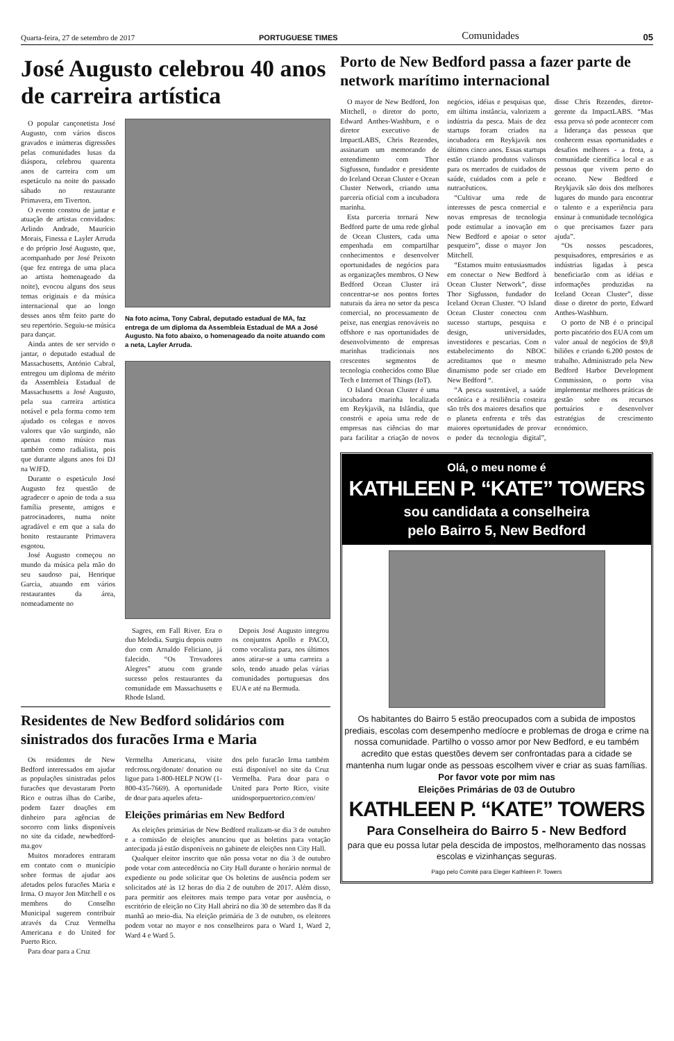Quarta-feira, 27 de setembro de 2017 PORTUGUESE TIMES Comunidades 05
José Augusto celebrou 40 anos de carreira artística
O popular cançonetista José Augusto, com vários discos gravados e inúmeras digressões pelas comunidades lusas da diáspora, celebrou quarenta anos de carreira com um espetáculo na noite do passado sábado no restaurante Primavera, em Tiverton.
O evento constou de jantar e atuação de artistas convidados: Arlindo Andrade, Maurício Morais, Finessa e Layler Arruda e do próprio José Augusto, que, acompanhado por José Peixoto (que fez entrega de uma placa ao artista homenageado da noite), evocou alguns dos seus temas originais e da música internacional que ao longo desses anos têm feito parte do seu repertório. Seguiu-se música para dançar.
Ainda antes de ser servido o jantar, o deputado estadual de Massachusetts, António Cabral, entregou um diploma de mérito da Assembleia Estadual de Massachusetts a José Augusto, pela sua carreira artística notável e pela forma como tem ajudado os colegas e novos valores que vão surgindo, não apenas como músico mas também como radialista, pois que durante alguns anos foi DJ na WJFD.
Durante o espetáculo José Augusto fez questão de agradecer o apoio de toda a sua família presente, amigos e patrocinadores, numa noite agradável e em que a sala do bonito restaurante Primavera esgotou.
José Augusto começou no mundo da música pela mão do seu saudoso pai, Henrique Garcia, atuando em vários restaurantes da área, nomeadamente no
Na foto acima, Tony Cabral, deputado estadual de MA, faz entrega de um diploma da Assembleia Estadual de MA a José Augusto. Na foto abaixo, o homenageado da noite atuando com a neta, Layler Arruda.
Sagres, em Fall River. Era o duo Melodia. Surgiu depois outro duo com Arnaldo Feliciano, já falecido. “Os Trovadores Alegres” atuou com grande sucesso pelos restaurantes da comunidade em Massachusetts e Rhode Island.
Depois José Augusto integrou os conjuntos Apollo e PACO, como vocalista para, nos últimos anos atirar-se a uma carreira a solo, tendo atuado pelas várias comunidades portuguesas dos EUA e até na Bermuda.
Residentes de New Bedford solidários com sinistrados dos furacões Irma e Maria
Os residentes de New Bedford interessados em ajudar as populações sinistradas pelos furacões que devastaram Porto Rico e outras ilhas do Caribe, podem fazer doações em dinheiro para agências de socorro com links disponíveis no site da cidade, newbedford-ma.gov
Muitos moradores entraram em contato com o município sobre formas de ajudar aos afetados pelos furacões Maria e Irma. O mayor Jon Mitchell e os membros do Conselho Municipal sugerem contribuir através da Cruz Vermelha Americana e do United for Puerto Rico.
Para doar para a Cruz
Vermelha Americana, visite redcross.org/donate/ donation ou ligue para 1-800-HELP NOW (1-800-435-7669). A oportunidade de doar para aqueles afeta-
dos pelo furacão Irma também está disponível no site da Cruz Vermelha. Para doar para o United para Porto Rico, visite unidosporpuertorico.com/en/
Eleições primárias em New Bedford
As eleições primárias de New Bedford realizam-se dia 3 de outubro e a comissão de eleições anunciou que as boletins para votação antecipada já estão disponíveis no gabinete de eleições non City Hall.
Qualquer eleitor inscrito que não possa votar no dia 3 de outubro pode votar com antecedência no City Hall durante o horário normal de expediente ou pode solicitar que Os boletins de ausência podem ser solicitados até às 12 horas do dia 2 de outubro de 2017. Além disso, para permitir aos eleitores mais tempo para votar por ausência, o escritório de eleição no City Hall abrirá no dia 30 de setembro das 8 da manhã ao meio-dia. Na eleição primária de 3 de outubro, os eleitores podem votar no mayor e nos conselheiros para o Ward 1, Ward 2, Ward 4 e Ward 5.
Porto de New Bedford passa a fazer parte de network marítimo internacional
O mayor de New Bedford, Jon Mitchell, o diretor do porto, Edward Anthes-Washburn, e o diretor executivo de ImpactLABS, Chris Rezendes, assinaram um memorando de entendimento com Thor Sigfusson, fundador e presidente do Iceland Ocean Cluster e Ocean Cluster Network, criando uma parceria oficial com a incubadora marinha.
Esta parceria tornará New Bedford parte de uma rede global de Ocean Clusters, cada uma empenhada em compartilhar conhecimentos e desenvolver oportunidades de negócios para as organizações membros. O New Bedford Ocean Cluster irá concentrar-se nos pontos fortes naturais da área no setor da pesca comercial, no processamento de peixe, nas energias renováveis no offshore e nas oportunidades de desenvolvimento de empresas marinhas tradicionais nos crescentes segmentos de tecnologia conhecidos como Blue Tech e Internet of Things (IoT).
O Island Ocean Cluster é uma incubadora marinha localizada em Reykjavik, na Islândia, que constrói e apoia uma rede de empresas nas ciências do mar para facilitar a criação de novos negócios, idéias e pesquisas que, em última instância, valorizem a indústria da pesca. Mais de dez startups foram criados na incubadora em Reykjavik nos últimos cinco anos. Essas startups estão criando produtos valiosos para os mercados de cuidados de saúde, cuidados com a pele e nutracêuticos.
“Cultivar uma rede de interesses de pesca comercial e novas empresas de tecnologia pode estimular a inovação em New Bedford e apoiar o setor pesqueiro”, disse o mayor Jon Mitchell.
“Estamos muito entusiasmados em conectar o New Bedford à Ocean Cluster Network”, disse Thor Sigfusson, fundador do Iceland Ocean Cluster. “O Island Ocean Cluster conectou com sucesso startups, pesquisa e design, universidades, investidores e pescarias. Com o estabelecimento do NBOC acreditamos que o mesmo dinamismo pode ser criado em New Bedford “.
“A pesca sustentável, a saúde oceânica e a resiliência costeira são três dos maiores desafios que o planeta enfrenta e três das maiores oportunidades de provar o poder da tecnologia digital”, disse Chris Rezendes, diretor-gerente da ImpactLABS. “Mas essa prova só pode acontecer com a liderança das pessoas que conhecem essas oportunidades e desafios melhores - a frota, a comunidade científica local e as pessoas que vivem perto do oceano. New Bedford e Reykjavik são dois dos melhores lugares do mundo para encontrar o talento e a experiência para ensinar à comunidade tecnológica o que precisamos fazer para ajuda”.
“Os nossos pescadores, pesquisadores, empresários e as indústrias ligadas à pesca beneficiarão com as idéias e informações produzidas na Iceland Ocean Cluster”, disse disse o diretor do porto, Edward Anthes-Washburn.
O porto de NB é o principal porto piscatório dos EUA com um valor anual de negócios de $9,8 biliões e criando 6.200 postos de trabalho. Administrado pela New Bedford Harbor Development Commission, o porto visa implementar melhores práticas de gestão sobre os recursos portuários e desenvolver estratégias de crescimento económico.
Olá, o meu nome é
KATHLEEN P. “KATE” TOWERS
sou candidata a conselheira
pelo Bairro 5, New Bedford
Os habitantes do Bairro 5 estão preocupados com a subida de impostos prediais, escolas com desempenho medíocre e problemas de droga e crime na nossa comunidade. Partilho o vosso amor por New Bedford, e eu também acredito que estas questões devem ser confrontadas para a cidade se mantenha num lugar onde as pessoas escolhem viver e criar as suas famílias.
Por favor vote por mim nas
Eleições Primárias de 03 de Outubro
KATHLEEN P. “KATE” TOWERS
Para Conselheira do Bairro 5 - New Bedford
para que eu possa lutar pela descida de impostos, melhoramento das nossas escolas e vizinhanças seguras.
Pago pelo Comité para Eleger Kathleen P. Towers